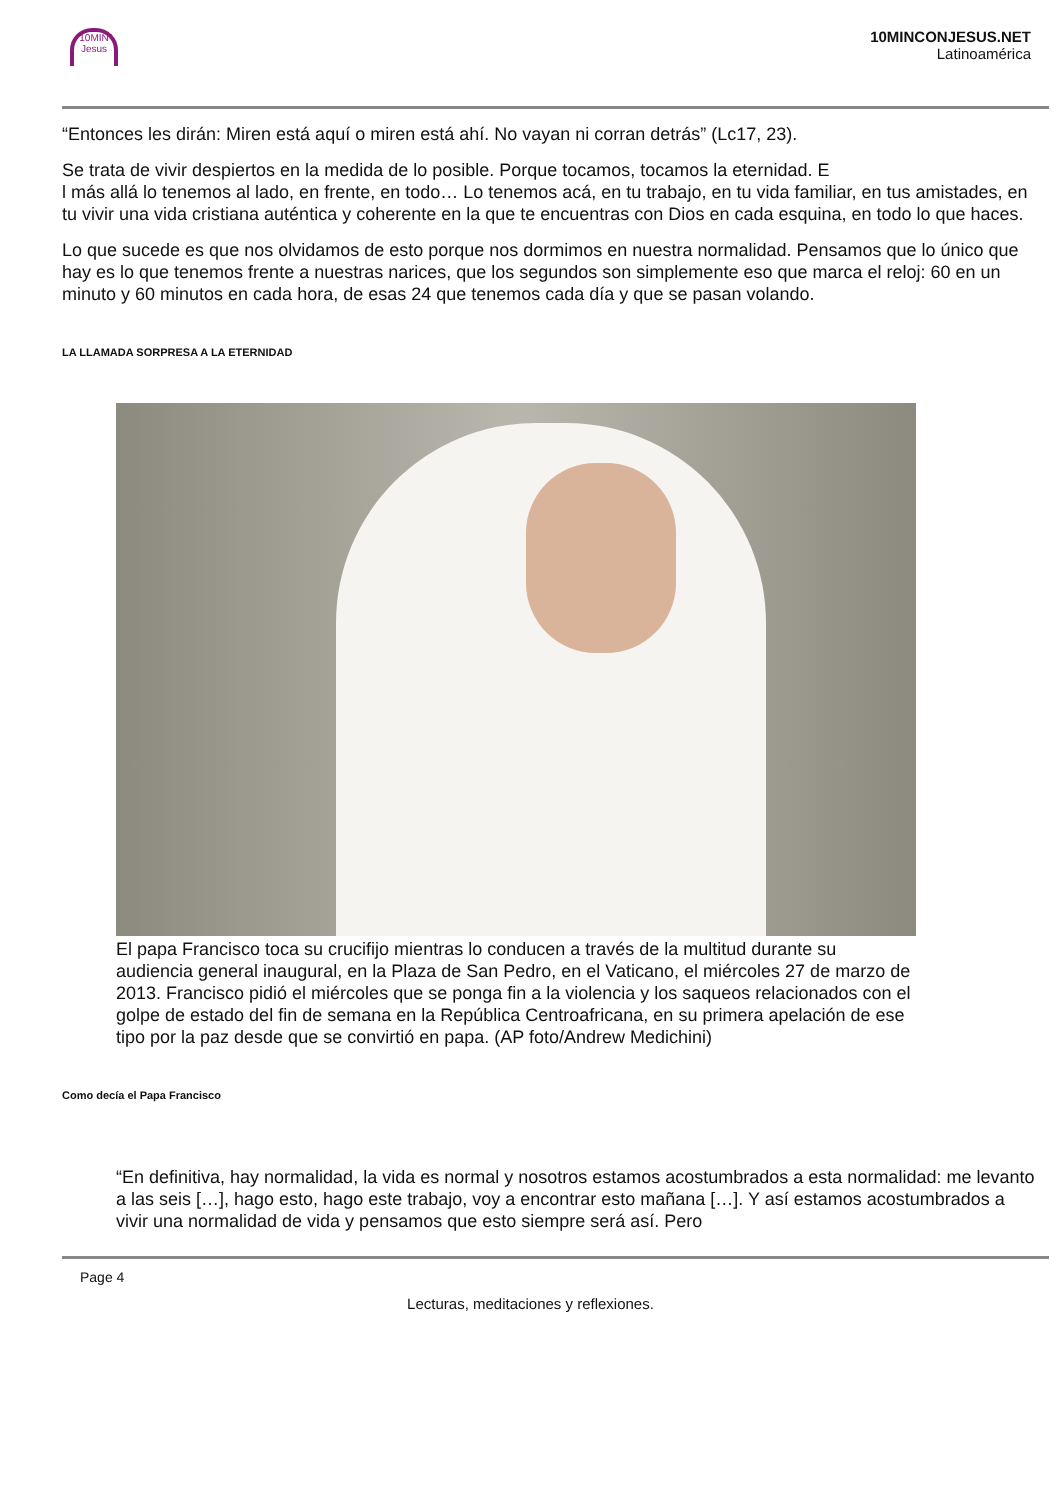10MIN Jesus
10MINCONJESUS.NET
Latinoamérica
“Entonces les dirán: Miren está aquí o miren está ahí. No vayan ni corran detrás” (Lc17, 23).
Se trata de vivir despiertos en la medida de lo posible. Porque tocamos, tocamos la eternidad. E
l más allá lo tenemos al lado, en frente, en todo… Lo tenemos acá, en tu trabajo, en tu vida familiar, en tus amistades, en tu vivir una vida cristiana auténtica y coherente en la que te encuentras con Dios en cada esquina, en todo lo que haces.
Lo que sucede es que nos olvidamos de esto porque nos dormimos en nuestra normalidad. Pensamos que lo único que hay es lo que tenemos frente a nuestras narices, que los segundos son simplemente eso que marca el reloj: 60 en un minuto y 60 minutos en cada hora, de esas 24 que tenemos cada día y que se pasan volando.
LA LLAMADA SORPRESA A LA ETERNIDAD
El papa Francisco toca su crucifijo mientras lo conducen a través de la multitud durante su audiencia general inaugural, en la Plaza de San Pedro, en el Vaticano, el miércoles 27 de marzo de 2013. Francisco pidió el miércoles que se ponga fin a la violencia y los saqueos relacionados con el golpe de estado del fin de semana en la República Centroafricana, en su primera apelación de ese tipo por la paz desde que se convirtió en papa. (AP foto/Andrew Medichini)
Como decía el Papa Francisco
“En definitiva, hay normalidad, la vida es normal y nosotros estamos acostumbrados a esta normalidad: me levanto a las seis […], hago esto, hago este trabajo, voy a encontrar esto mañana […]. Y así estamos acostumbrados a vivir una normalidad de vida y pensamos que esto siempre será así. Pero
Page 4
Lecturas, meditaciones y reflexiones.